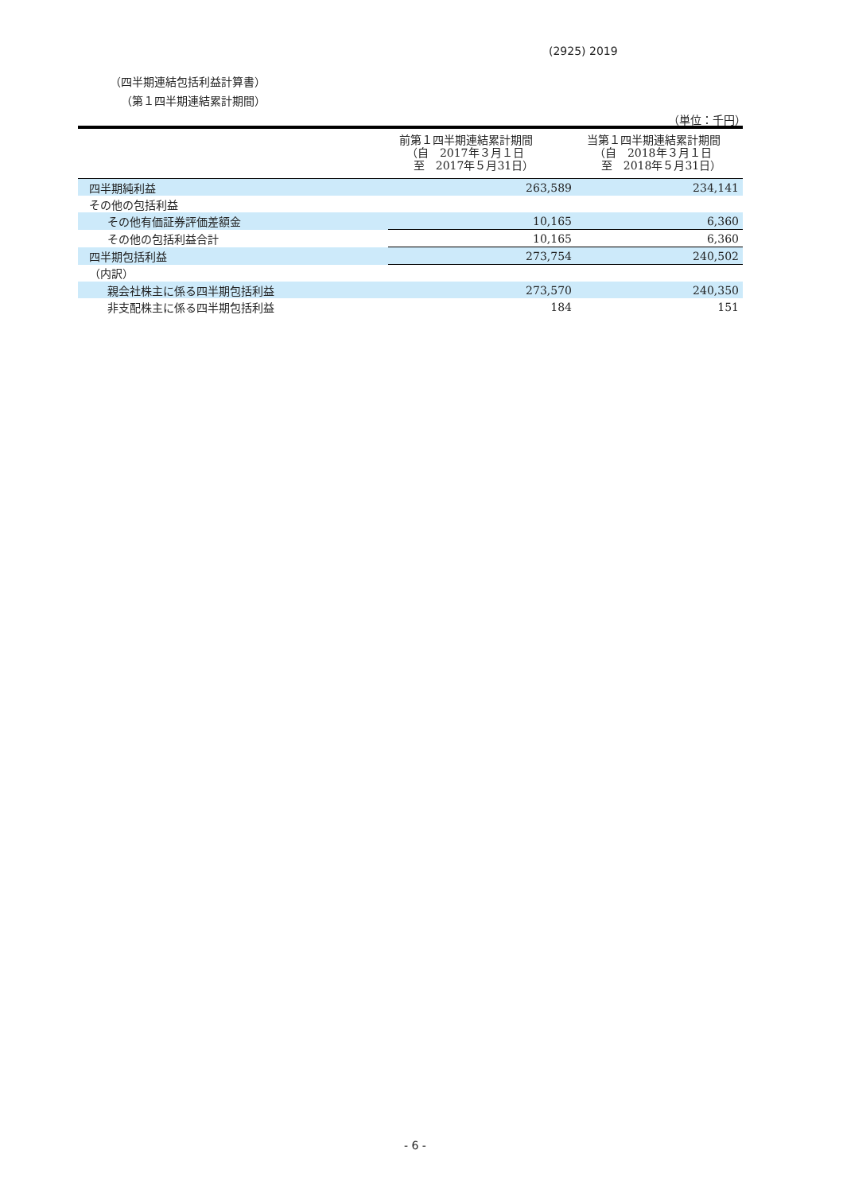(2925) 2019
（四半期連結包括利益計算書）
（第１四半期連結累計期間）
（単位：千円）
| | 前第１四半期連結累計期間 （自 2017年３月１日 至 2017年５月31日） | 当第１四半期連結累計期間 （自 2018年３月１日 至 2018年５月31日） |
| --- | --- | --- |
| 四半期純利益 | 263,589 | 234,141 |
| その他の包括利益 | | |
| その他有価証券評価差額金 | 10,165 | 6,360 |
| その他の包括利益合計 | 10,165 | 6,360 |
| 四半期包括利益 | 273,754 | 240,502 |
| （内訳） | | |
| 親会社株主に係る四半期包括利益 | 273,570 | 240,350 |
| 非支配株主に係る四半期包括利益 | 184 | 151 |
- 6 -